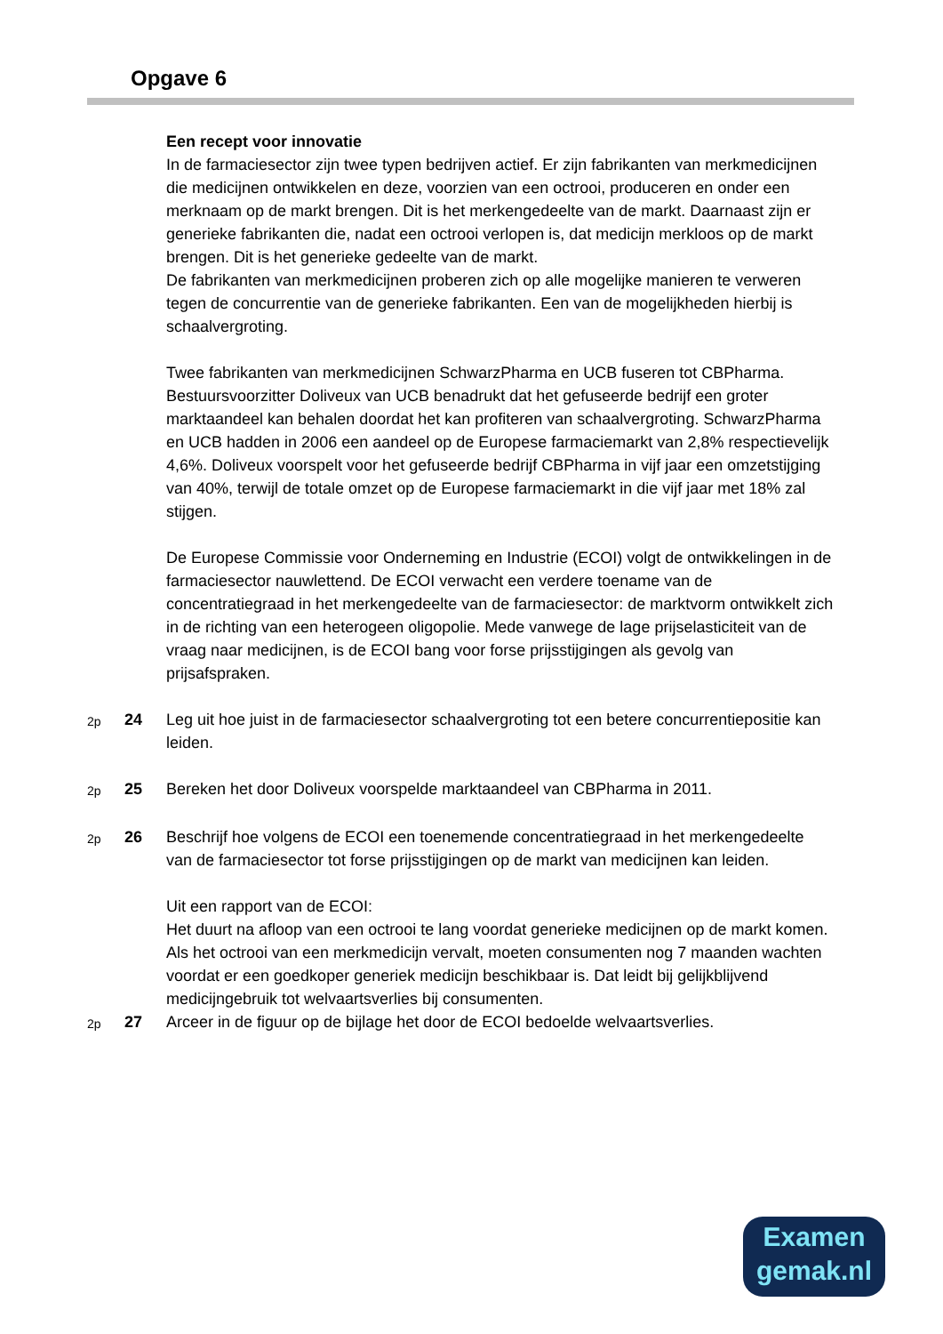Opgave 6
Een recept voor innovatie
In de farmaciesector zijn twee typen bedrijven actief. Er zijn fabrikanten van merkmedicijnen die medicijnen ontwikkelen en deze, voorzien van een octrooi, produceren en onder een merknaam op de markt brengen. Dit is het merkengedeelte van de markt. Daarnaast zijn er generieke fabrikanten die, nadat een octrooi verlopen is, dat medicijn merkloos op de markt brengen. Dit is het generieke gedeelte van de markt.
De fabrikanten van merkmedicijnen proberen zich op alle mogelijke manieren te verweren tegen de concurrentie van de generieke fabrikanten. Een van de mogelijkheden hierbij is schaalvergroting.
Twee fabrikanten van merkmedicijnen SchwarzPharma en UCB fuseren tot CBPharma. Bestuursvoorzitter Doliveux van UCB benadrukt dat het gefuseerde bedrijf een groter marktaandeel kan behalen doordat het kan profiteren van schaalvergroting. SchwarzPharma en UCB hadden in 2006 een aandeel op de Europese farmaciemarkt van 2,8% respectievelijk 4,6%. Doliveux voorspelt voor het gefuseerde bedrijf CBPharma in vijf jaar een omzetstijging van 40%, terwijl de totale omzet op de Europese farmaciemarkt in die vijf jaar met 18% zal stijgen.
De Europese Commissie voor Onderneming en Industrie (ECOI) volgt de ontwikkelingen in de farmaciesector nauwlettend. De ECOI verwacht een verdere toename van de concentratiegraad in het merkengedeelte van de farmaciesector: de marktvorm ontwikkelt zich in de richting van een heterogeen oligopolie. Mede vanwege de lage prijselasticiteit van de vraag naar medicijnen, is de ECOI bang voor forse prijsstijgingen als gevolg van prijsafspraken.
2p 24 Leg uit hoe juist in de farmaciesector schaalvergroting tot een betere concurrentiepositie kan leiden.
2p 25 Bereken het door Doliveux voorspelde marktaandeel van CBPharma in 2011.
2p 26 Beschrijf hoe volgens de ECOI een toenemende concentratiegraad in het merkengedeelte van de farmaciesector tot forse prijsstijgingen op de markt van medicijnen kan leiden.
Uit een rapport van de ECOI:
Het duurt na afloop van een octrooi te lang voordat generieke medicijnen op de markt komen. Als het octrooi van een merkmedicijn vervalt, moeten consumenten nog 7 maanden wachten voordat er een goedkoper generiek medicijn beschikbaar is. Dat leidt bij gelijkblijvend medicijngebruik tot welvaartsverlies bij consumenten.
2p 27 Arceer in de figuur op de bijlage het door de ECOI bedoelde welvaartsverlies.
Examen
gemak.nl